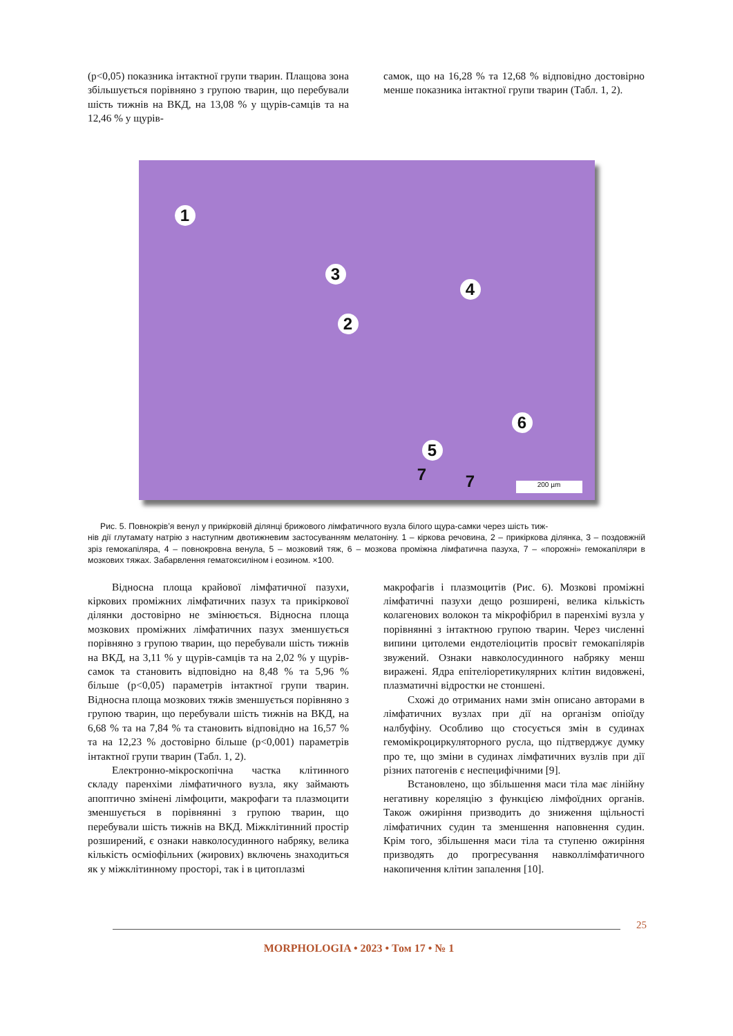(p<0,05) показника інтактної групи тварин. Плащова зона збільшується порівняно з групою тварин, що перебували шість тижнів на ВКД, на 13,08 % у щурів-самців та на 12,46 % у щурів-
самок, що на 16,28 % та 12,68 % відповідно достовірно менше показника інтактної групи тварин (Табл. 1, 2).
1
3
4
2
6
5
7 7 200 µm
Рис. 5. Повнокрів’я венул у прикірковій ділянці брижового лімфатичного вузла білого щура-самки через шість тиж-
нів дії глутамату натрію з наступним двотижневим застосуванням мелатоніну. 1 – кіркова речовина, 2 – прикіркова ділянка, 3 – поздовжній зріз гемокапіляра, 4 – повнокровна венула, 5 – мозковий тяж, 6 – мозкова проміжна лімфатична пазуха, 7 – «порожні» гемокапіляри в мозкових тяжах. Забарвлення гематоксиліном і еозином. ×100.
Відносна площа крайової лімфатичної пазухи, кіркових проміжних лімфатичних пазух та прикіркової ділянки достовірно не змінюється. Відносна площа мозкових проміжних лімфатичних пазух зменшується порівняно з групою тварин, що перебували шість тижнів на ВКД, на 3,11 % у щурів-самців та на 2,02 % у щурів-самок та становить відповідно на 8,48 % та 5,96 % більше (p<0,05) параметрів інтактної групи тварин. Відносна площа мозкових тяжів зменшується порівняно з групою тварин, що перебували шість тижнів на ВКД, на 6,68 % та на 7,84 % та становить відповідно на 16,57 % та на 12,23 % достовірно більше (p<0,001) параметрів інтактної групи тварин (Табл. 1, 2).
Електронно-мікроскопічна частка клітинного складу паренхіми лімфатичного вузла, яку займають апоптично змінені лімфоцити, макрофаги та плазмоцити зменшується в порівнянні з групою тварин, що перебували шість тижнів на ВКД. Міжклітинний простір розширений, є ознаки навколосудинного набряку, велика кількість осміофільних (жирових) включень знаходиться як у міжклітинному просторі, так і в цитоплазмі
макрофагів і плазмоцитів (Рис. 6). Мозкові проміжні лімфатичні пазухи дещо розширені, велика кількість колагенових волокон та мікрофібрил в паренхімі вузла у порівнянні з інтактною групою тварин. Через численні випини цитолеми ендотеліоцитів просвіт гемокапілярів звужений. Ознаки навколосудинного набряку менш виражені. Ядра епітеліоретикулярних клітин видовжені, плазматичні відростки не стоншені.
Схожі до отриманих нами змін описано авторами в лімфатичних вузлах при дії на організм опіоїду налбуфіну. Особливо що стосується змін в судинах гемомікроциркуляторного русла, що підтверджує думку про те, що зміни в судинах лімфатичних вузлів при дії різних патогенів є неспецифічними [9].
Встановлено, що збільшення маси тіла має лінійну негативну кореляцію з функцією лімфоїдних органів. Також ожиріння призводить до зниження щільності лімфатичних судин та зменшення наповнення судин. Крім того, збільшення маси тіла та ступеню ожиріння призводять до прогресування навколлімфатичного накопичення клітин запалення [10].
25
MORPHOLOGIA • 2023 • Том 17 • № 1